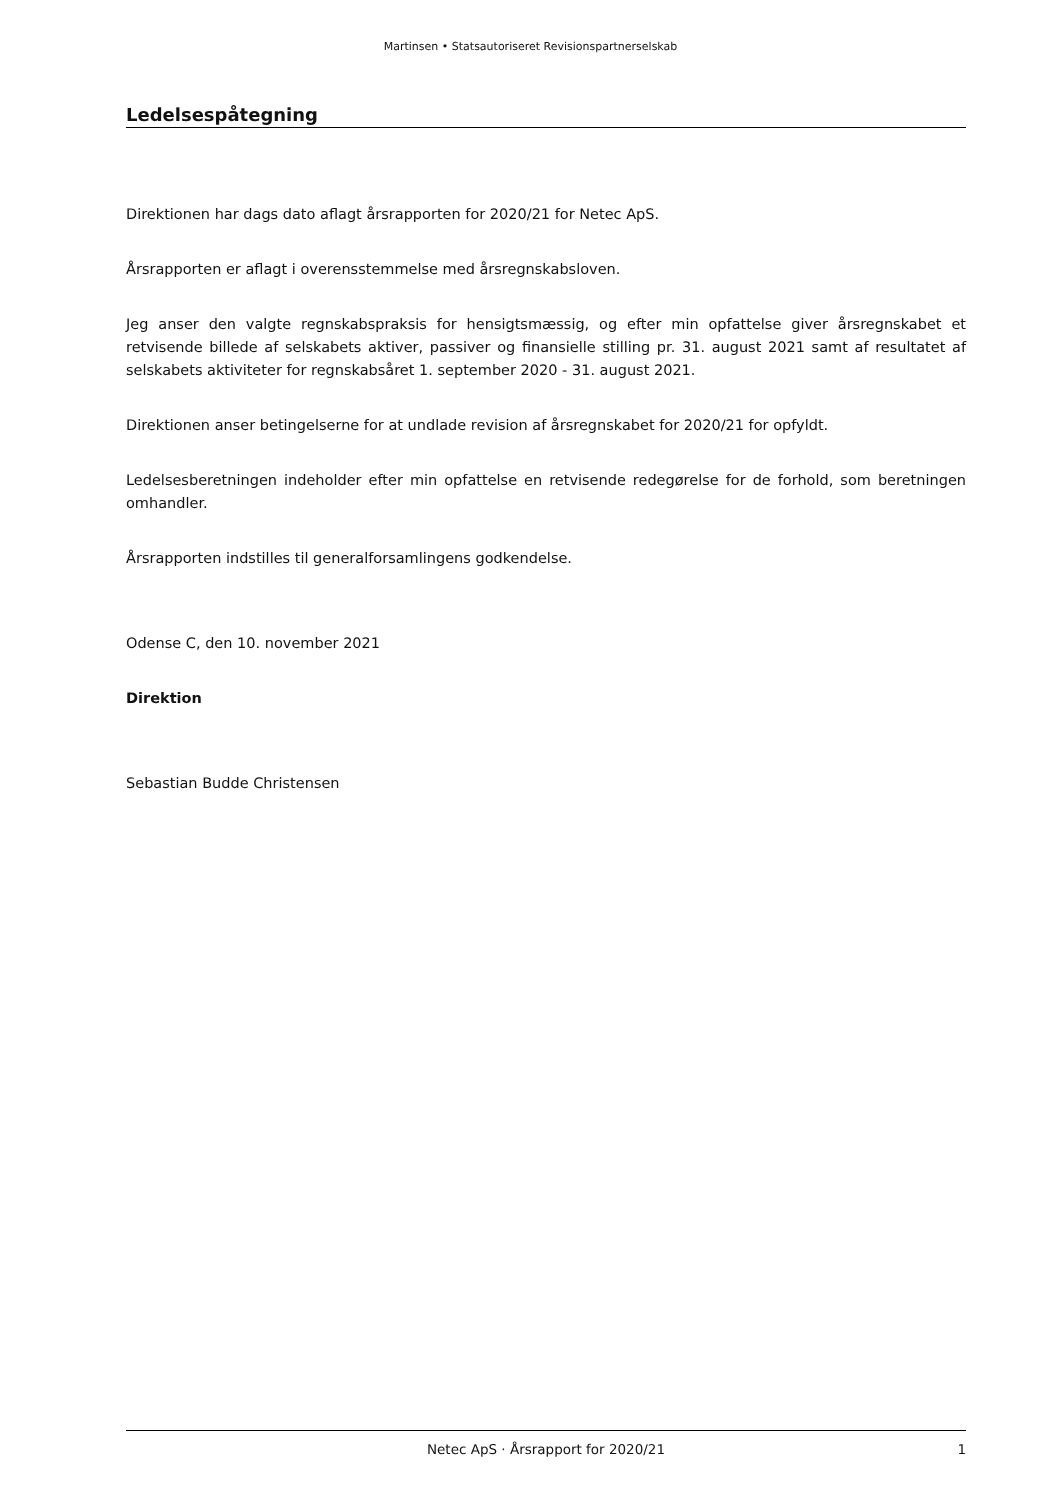Martinsen • Statsautoriseret Revisionspartnerselskab
Ledelsespåtegning
Direktionen har dags dato aflagt årsrapporten for 2020/21 for Netec ApS.
Årsrapporten er aflagt i overensstemmelse med årsregnskabsloven.
Jeg anser den valgte regnskabspraksis for hensigtsmæssig, og efter min opfattelse giver årsregnskabet et retvisende billede af selskabets aktiver, passiver og finansielle stilling pr. 31. august 2021 samt af resultatet af selskabets aktiviteter for regnskabsåret 1. september 2020 - 31. august 2021.
Direktionen anser betingelserne for at undlade revision af årsregnskabet for 2020/21 for opfyldt.
Ledelsesberetningen indeholder efter min opfattelse en retvisende redegørelse for de forhold, som beretningen omhandler.
Årsrapporten indstilles til generalforsamlingens godkendelse.
Odense C, den 10. november 2021
Direktion
Sebastian Budde Christensen
Netec ApS · Årsrapport for 2020/21 1